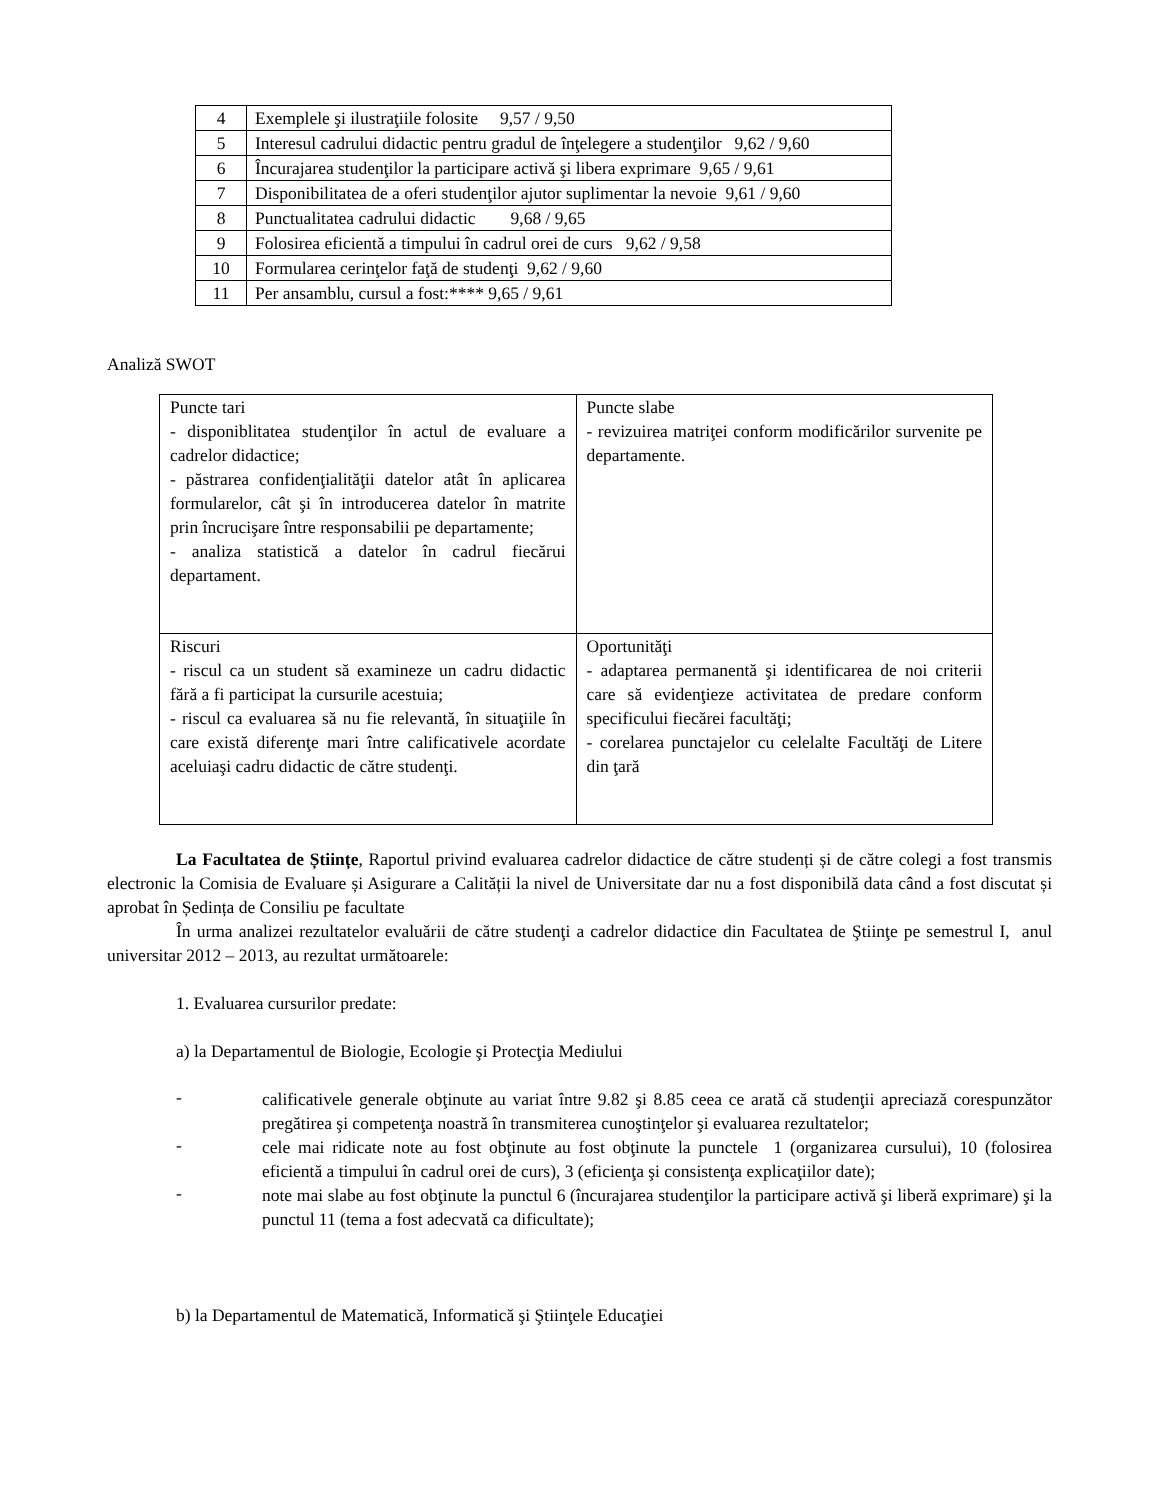| 4 | Exemplele şi ilustraţiile folosite 9,57 / 9,50 |
| 5 | Interesul cadrului didactic pentru gradul de înţelegere a studenţilor 9,62 / 9,60 |
| 6 | Încurajarea studenţilor la participare activă şi libera exprimare 9,65 / 9,61 |
| 7 | Disponibilitatea de a oferi studenţilor ajutor suplimentar la nevoie 9,61 / 9,60 |
| 8 | Punctualitatea cadrului didactic 9,68 / 9,65 |
| 9 | Folosirea eficientă a timpului în cadrul orei de curs 9,62 / 9,58 |
| 10 | Formularea cerinţelor faţă de studenţi 9,62 / 9,60 |
| 11 | Per ansamblu, cursul a fost:**** 9,65 / 9,61 |
Analiză SWOT
| Puncte tari - disponiblitatea studenţilor în actul de evaluare a cadrelor didactice; - păstrarea confidenţialităţii datelor atât în aplicarea formularelor, cât şi în introducerea datelor în matrite prin încrucişare între responsabilii pe departamente; - analiza statistică a datelor în cadrul fiecărui departament. | Puncte slabe - revizuirea matriţei conform modificărilor survenite pe departamente. |
| Riscuri - riscul ca un student să examineze un cadru didactic fără a fi participat la cursurile acestuia; - riscul ca evaluarea să nu fie relevantă, în situaţiile în care există diferenţe mari între calificativele acordate aceluiaşi cadru didactic de către studenţi. | Oportunităţi - adaptarea permanentă şi identificarea de noi criterii care să evidenţieze activitatea de predare conform specificului fiecărei facultăţi; - corelarea punctajelor cu celelalte Facultăţi de Litere din ţară |
La Facultatea de Științe, Raportul privind evaluarea cadrelor didactice de către studenți și de către colegi a fost transmis electronic la Comisia de Evaluare și Asigurare a Calității la nivel de Universitate dar nu a fost disponibilă data când a fost discutat și aprobat în Ședința de Consiliu pe facultate
În urma analizei rezultatelor evaluării de către studenţi a cadrelor didactice din Facultatea de Ştiinţe pe semestrul I, anul universitar 2012 – 2013, au rezultat următoarele:
1. Evaluarea cursurilor predate:
a) la Departamentul de Biologie, Ecologie şi Protecţia Mediului
-
calificativele generale obţinute au variat între 9.82 şi 8.85 ceea ce arată că studenţii apreciază corespunzător pregătirea şi competenţa noastră în transmiterea cunoştinţelor şi evaluarea rezultatelor;
-
cele mai ridicate note au fost obţinute au fost obţinute la punctele 1 (organizarea cursului), 10 (folosirea eficientă a timpului în cadrul orei de curs), 3 (eficienţa şi consistenţa explicaţiilor date);
-
note mai slabe au fost obţinute la punctul 6 (încurajarea studenţilor la participare activă şi liberă exprimare) şi la punctul 11 (tema a fost adecvată ca dificultate);
b) la Departamentul de Matematică, Informatică şi Ştiinţele Educaţiei